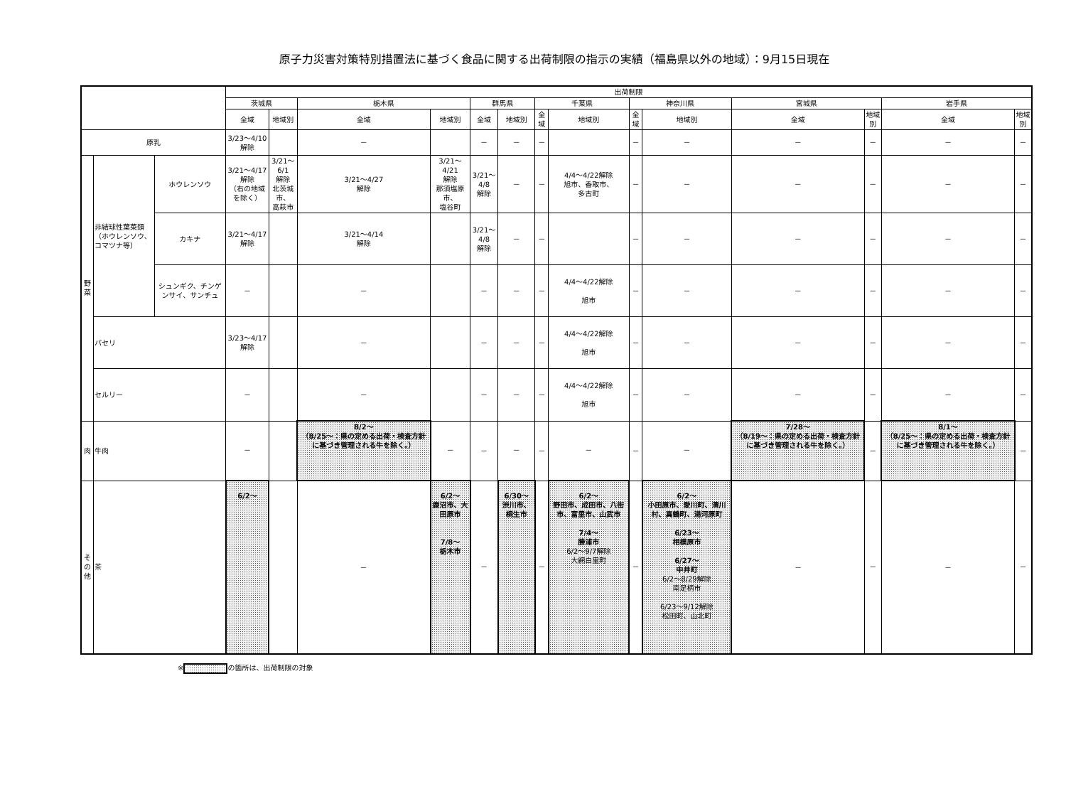原子力災害対策特別措置法に基づく食品に関する出荷制限の指示の実績（福島県以外の地域）：9月15日現在
| | | | 出荷制限 | | | | | | | | | | | | | |
| --- | --- | --- | --- | --- | --- | --- | --- | --- | --- | --- | --- | --- | --- | --- | --- | --- |
| | | | 茨城県 | | 栃木県 | | 群馬県 | | 千葉県 | | 神奈川県 | | 宮城県 | | 岩手県 | |
| | | | 全域 | 地域別 | 全域 | 地域別 | 全域 | 地域別 | 全域 | 地域別 | 全域 | 地域別 | 全域 | 地域別 | 全域 | 地域別 |
| 原乳 | | | 3/23～4/10 解除 | | － | | － | － | － | | － | － | － | － | － | － |
| 野 菜 | 非結球性葉菜類 （ホウレンソウ、コマツナ等） | ホウレンソウ | 3/21～4/17 解除 （右の地域を除く） | 3/21～6/1 解除 北茨城市、 高萩市 | 3/21～4/27 解除 | 3/21～4/21 解除 那須塩原市、 塩谷町 | 3/21～4/8 解除 | － | － | 4/4～4/22解除 旭市、香取市、 多古町 | － | － | － | － | － | － |
| | | カキナ | 3/21～4/17 解除 | | 3/21～4/14 解除 | | 3/21～4/8 解除 | － | － | | － | － | － | － | － | － |
| | | シュンギク、チンゲンサイ、サンチュ | － | | － | | － | － | － | 4/4～4/22解除 旭市 | － | － | － | － | － | － |
| | パセリ | | 3/23～4/17 解除 | | － | | － | － | － | 4/4～4/22解除 旭市 | － | － | － | － | － | － |
| | セルリー | | － | | － | | － | － | － | 4/4～4/22解除 旭市 | － | － | － | － | － | － |
| 肉 | 牛肉 | | － | | 8/2～ （8/25～：県の定める出荷・検査方針に基づき管理される牛を除く。） | － | － | － | － | － | － | － | 7/28～ （8/19～：県の定める出荷・検査方針に基づき管理される牛を除く。） | － | 8/1～ （8/25～：県の定める出荷・検査方針に基づき管理される牛を除く。） | － |
| そ の 他 | 茶 | | 6/2～ | | － | 6/2～ 鹿沼市、大田原市 7/8～ 栃木市 | － | 6/30～ 渋川市、桐生市 | － | 6/2～ 野田市、成田市、八街市、富里市、山武市 7/4～ 勝浦市 6/2～9/7解除 大網白里町 | － | 6/2～ 小田原市、愛川町、清川村、真鶴町、湯河原町 6/23～ 相模原市 6/27～ 中井町 6/2～8/29解除 南足柄市 6/23～9/12解除 松田町、山北町 | － | － | － | － |
※ の箇所は、出荷制限の対象